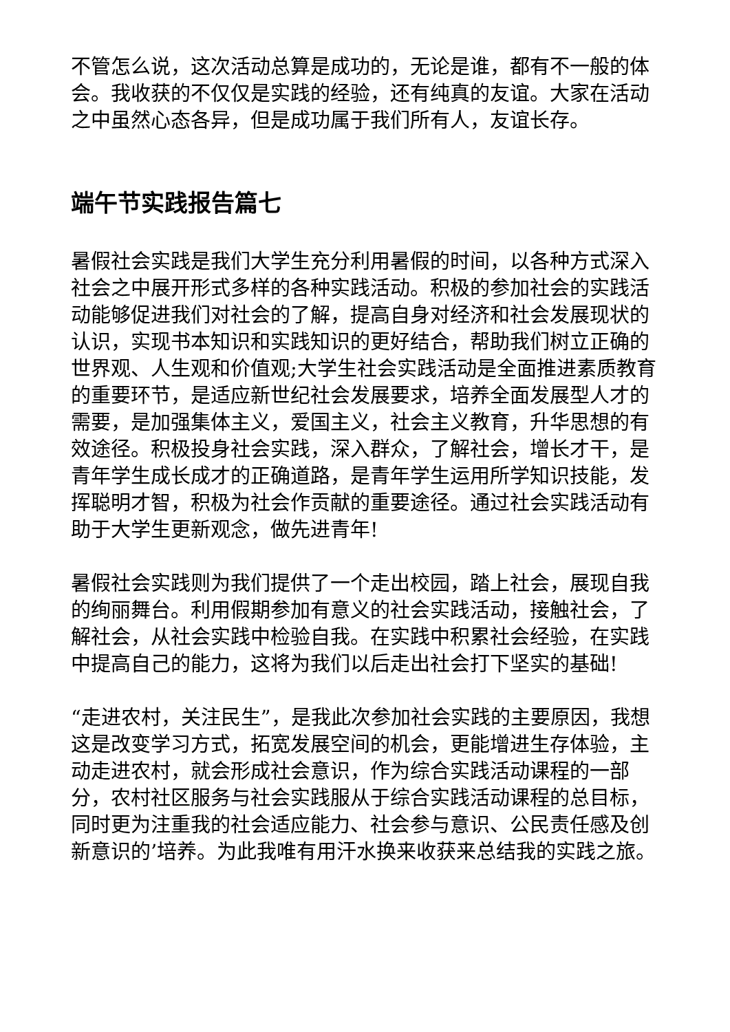不管怎么说，这次活动总算是成功的，无论是谁，都有不一般的体会。我收获的不仅仅是实践的经验，还有纯真的友谊。大家在活动之中虽然心态各异，但是成功属于我们所有人，友谊长存。
端午节实践报告篇七
暑假社会实践是我们大学生充分利用暑假的时间，以各种方式深入社会之中展开形式多样的各种实践活动。积极的参加社会的实践活动能够促进我们对社会的了解，提高自身对经济和社会发展现状的认识，实现书本知识和实践知识的更好结合，帮助我们树立正确的世界观、人生观和价值观;大学生社会实践活动是全面推进素质教育的重要环节，是适应新世纪社会发展要求，培养全面发展型人才的需要，是加强集体主义，爱国主义，社会主义教育，升华思想的有效途径。积极投身社会实践，深入群众，了解社会，增长才干，是青年学生成长成才的正确道路，是青年学生运用所学知识技能，发挥聪明才智，积极为社会作贡献的重要途径。通过社会实践活动有助于大学生更新观念，做先进青年!
暑假社会实践则为我们提供了一个走出校园，踏上社会，展现自我的绚丽舞台。利用假期参加有意义的社会实践活动，接触社会，了解社会，从社会实践中检验自我。在实践中积累社会经验，在实践中提高自己的能力，这将为我们以后走出社会打下坚实的基础!
“走进农村，关注民生”，是我此次参加社会实践的主要原因，我想这是改变学习方式，拓宽发展空间的机会，更能增进生存体验，主动走进农村，就会形成社会意识，作为综合实践活动课程的一部分，农村社区服务与社会实践服从于综合实践活动课程的总目标，同时更为注重我的社会适应能力、社会参与意识、公民责任感及创新意识的’培养。为此我唯有用汗水换来收获来总结我的实践之旅。